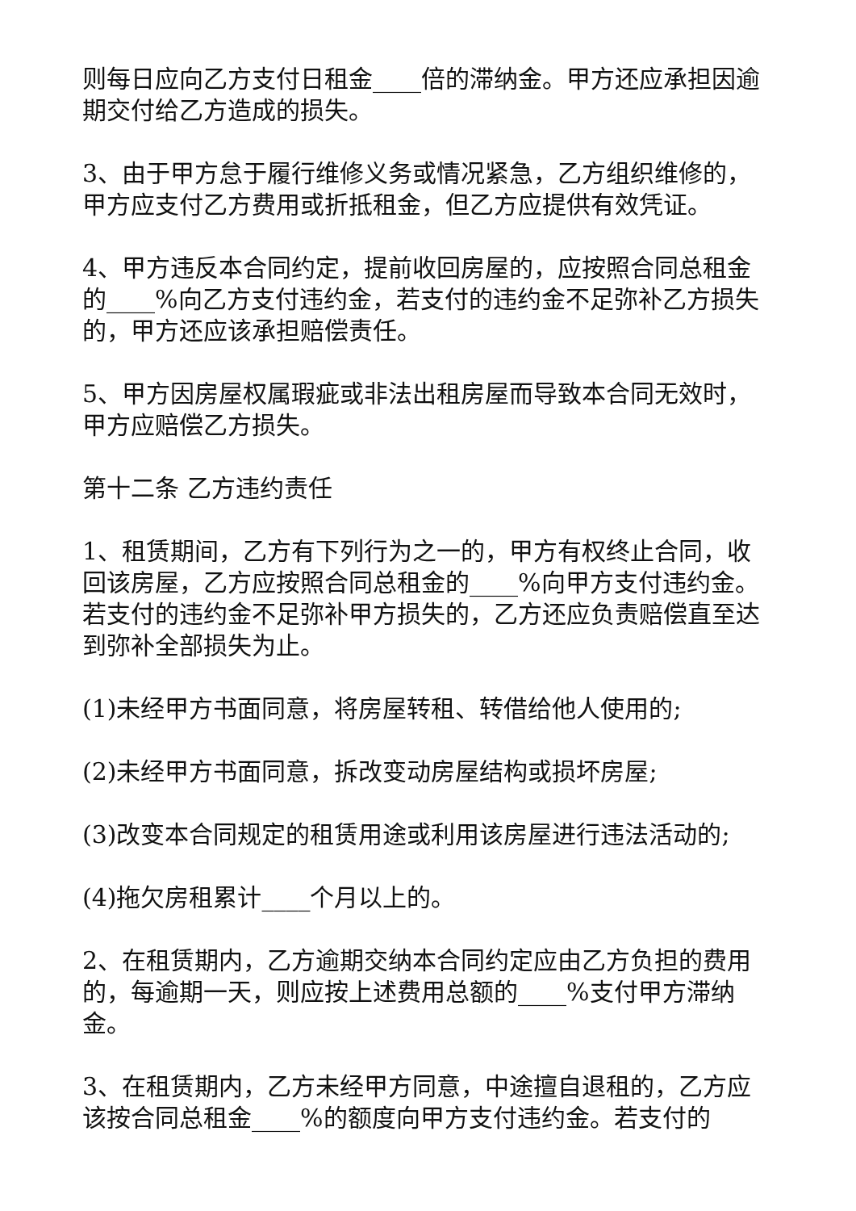则每日应向乙方支付日租金____倍的滞纳金。甲方还应承担因逾期交付给乙方造成的损失。
3、由于甲方怠于履行维修义务或情况紧急，乙方组织维修的，甲方应支付乙方费用或折抵租金，但乙方应提供有效凭证。
4、甲方违反本合同约定，提前收回房屋的，应按照合同总租金的____%向乙方支付违约金，若支付的违约金不足弥补乙方损失的，甲方还应该承担赔偿责任。
5、甲方因房屋权属瑕疵或非法出租房屋而导致本合同无效时，甲方应赔偿乙方损失。
第十二条 乙方违约责任
1、租赁期间，乙方有下列行为之一的，甲方有权终止合同，收回该房屋，乙方应按照合同总租金的____%向甲方支付违约金。若支付的违约金不足弥补甲方损失的，乙方还应负责赔偿直至达到弥补全部损失为止。
(1)未经甲方书面同意，将房屋转租、转借给他人使用的;
(2)未经甲方书面同意，拆改变动房屋结构或损坏房屋;
(3)改变本合同规定的租赁用途或利用该房屋进行违法活动的;
(4)拖欠房租累计____个月以上的。
2、在租赁期内，乙方逾期交纳本合同约定应由乙方负担的费用的，每逾期一天，则应按上述费用总额的____%支付甲方滞纳金。
3、在租赁期内，乙方未经甲方同意，中途擅自退租的，乙方应该按合同总租金____%的额度向甲方支付违约金。若支付的